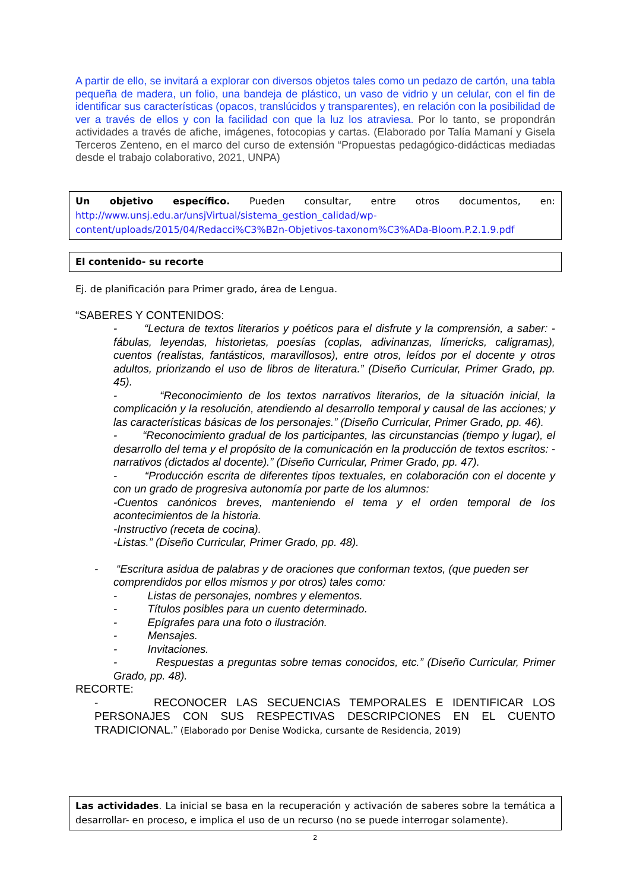A partir de ello, se invitará a explorar con diversos objetos tales como un pedazo de cartón, una tabla pequeña de madera, un folio, una bandeja de plástico, un vaso de vidrio y un celular, con el fin de identificar sus características (opacos, translúcidos y transparentes), en relación con la posibilidad de ver a través de ellos y con la facilidad con que la luz los atraviesa. Por lo tanto, se propondrán actividades a través de afiche, imágenes, fotocopias y cartas. (Elaborado por Talía Mamaní y Gisela Terceros Zenteno, en el marco del curso de extensión “Propuestas pedagógico-didácticas mediadas desde el trabajo colaborativo, 2021, UNPA)
Un objetivo específico. Pueden consultar, entre otros documentos, en: http://www.unsj.edu.ar/unsjVirtual/sistema_gestion_calidad/wp-content/uploads/2015/04/Redacci%C3%B2n-Objetivos-taxonom%C3%ADa-Bloom.P.2.1.9.pdf
El contenido- su recorte
Ej. de planificación para Primer grado, área de Lengua.
“SABERES Y CONTENIDOS:
- “Lectura de textos literarios y poéticos para el disfrute y la comprensión, a saber: -fábulas, leyendas, historietas, poesías (coplas, adivinanzas, límericks, caligramas), cuentos (realistas, fantásticos, maravillosos), entre otros, leídos por el docente y otros adultos, priorizando el uso de libros de literatura.” (Diseño Curricular, Primer Grado, pp. 45).
- “Reconocimiento de los textos narrativos literarios, de la situación inicial, la complicación y la resolución, atendiendo al desarrollo temporal y causal de las acciones; y las características básicas de los personajes.” (Diseño Curricular, Primer Grado, pp. 46).
- “Reconocimiento gradual de los participantes, las circunstancias (tiempo y lugar), el desarrollo del tema y el propósito de la comunicación en la producción de textos escritos: - narrativos (dictados al docente).” (Diseño Curricular, Primer Grado, pp. 47).
- “Producción escrita de diferentes tipos textuales, en colaboración con el docente y con un grado de progresiva autonomía por parte de los alumnos:
-Cuentos canónicos breves, manteniendo el tema y el orden temporal de los acontecimientos de la historia.
-Instructivo (receta de cocina).
-Listas.” (Diseño Curricular, Primer Grado, pp. 48).
- “Escritura asidua de palabras y de oraciones que conforman textos, (que pueden ser
comprendidos por ellos mismos y por otros) tales como:
- Listas de personajes, nombres y elementos.
- Títulos posibles para un cuento determinado.
- Epígrafes para una foto o ilustración.
- Mensajes.
- Invitaciones.
- Respuestas a preguntas sobre temas conocidos, etc.” (Diseño Curricular, Primer Grado, pp. 48).
RECORTE:
- RECONOCER LAS SECUENCIAS TEMPORALES E IDENTIFICAR LOS PERSONAJES CON SUS RESPECTIVAS DESCRIPCIONES EN EL CUENTO TRADICIONAL.” (Elaborado por Denise Wodicka, cursante de Residencia, 2019)
Las actividades. La inicial se basa en la recuperación y activación de saberes sobre la temática a desarrollar- en proceso, e implica el uso de un recurso (no se puede interrogar solamente).
2